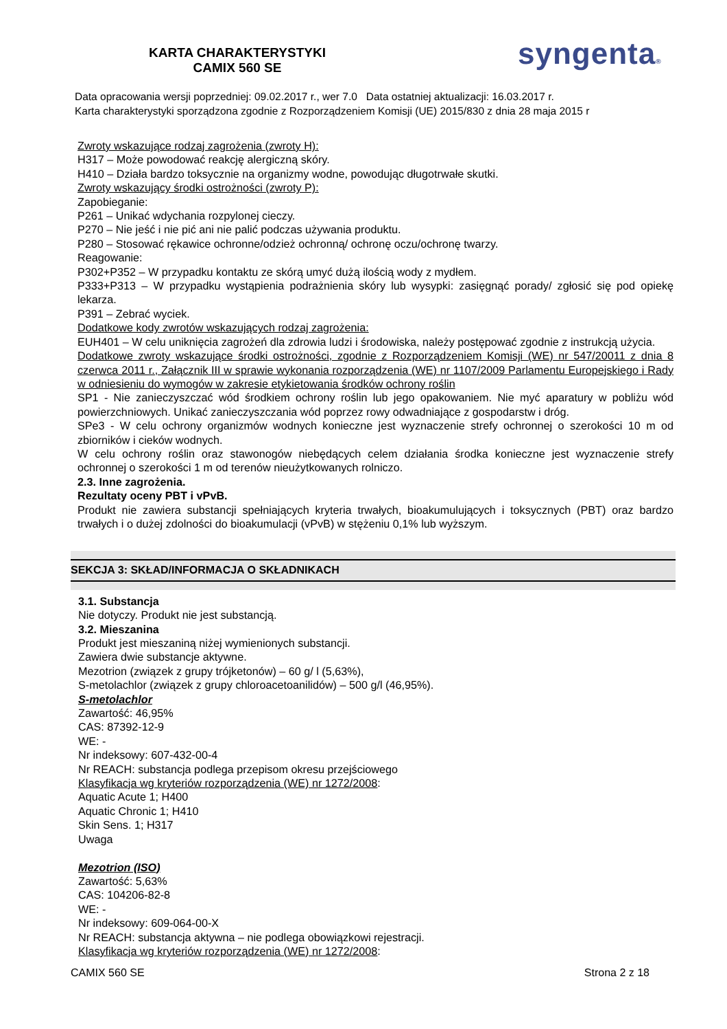KARTA CHARAKTERYSTYKI
CAMIX 560 SE
syngenta®
Data opracowania wersji poprzedniej: 09.02.2017 r., wer 7.0 Data ostatniej aktualizacji: 16.03.2017 r.
Karta charakterystyki sporządzona zgodnie z Rozporządzeniem Komisji (UE) 2015/830 z dnia 28 maja 2015 r
Zwroty wskazujące rodzaj zagrożenia (zwroty H):
H317 – Może powodować reakcję alergiczną skóry.
H410 – Działa bardzo toksycznie na organizmy wodne, powodując długotrwałe skutki.
Zwroty wskazujący środki ostrożności (zwroty P):
Zapobieganie:
P261 – Unikać wdychania rozpylonej cieczy.
P270 – Nie jeść i nie pić ani nie palić podczas używania produktu.
P280 – Stosować rękawice ochronne/odzież ochronną/ ochronę oczu/ochronę twarzy.
Reagowanie:
P302+P352 – W przypadku kontaktu ze skórą umyć dużą ilością wody z mydłem.
P333+P313 – W przypadku wystąpienia podrażnienia skóry lub wysypki: zasięgnąć porady/ zgłosić się pod opiekę lekarza.
P391 – Zebrać wyciek.
Dodatkowe kody zwrotów wskazujących rodzaj zagrożenia:
EUH401 – W celu uniknięcia zagrożeń dla zdrowia ludzi i środowiska, należy postępować zgodnie z instrukcją użycia.
Dodatkowe zwroty wskazujące środki ostrożności, zgodnie z Rozporządzeniem Komisji (WE) nr 547/20011 z dnia 8 czerwca 2011 r., Załącznik III w sprawie wykonania rozporządzenia (WE) nr 1107/2009 Parlamentu Europejskiego i Rady w odniesieniu do wymogów w zakresie etykietowania środków ochrony roślin
SP1 - Nie zanieczyszczać wód środkiem ochrony roślin lub jego opakowaniem. Nie myć aparatury w pobliżu wód powierzchniowych. Unikać zanieczyszczania wód poprzez rowy odwadniające z gospodarstw i dróg.
SPe3 - W celu ochrony organizmów wodnych konieczne jest wyznaczenie strefy ochronnej o szerokości 10 m od zbiorników i cieków wodnych.
W celu ochrony roślin oraz stawonogów niebędących celem działania środka konieczne jest wyznaczenie strefy ochronnej o szerokości 1 m od terenów nieużytkowanych rolniczo.
2.3. Inne zagrożenia.
Rezultaty oceny PBT i vPvB.
Produkt nie zawiera substancji spełniających kryteria trwałych, bioakumulujących i toksycznych (PBT) oraz bardzo trwałych i o dużej zdolności do bioakumulacji (vPvB) w stężeniu 0,1% lub wyższym.
SEKCJA 3: SKŁAD/INFORMACJA O SKŁADNIKACH
3.1. Substancja
Nie dotyczy. Produkt nie jest substancją.
3.2. Mieszanina
Produkt jest mieszaniną niżej wymienionych substancji.
Zawiera dwie substancje aktywne.
Mezotrion (związek z grupy trójketonów) – 60 g/ l (5,63%),
S-metolachlor (związek z grupy chloroacetoanilidów) – 500 g/l (46,95%).
S-metolachlor
Zawartość: 46,95%
CAS: 87392-12-9
WE: -
Nr indeksowy: 607-432-00-4
Nr REACH: substancja podlega przepisom okresu przejściowego
Klasyfikacja wg kryteriów rozporządzenia (WE) nr 1272/2008:
Aquatic Acute 1; H400
Aquatic Chronic 1; H410
Skin Sens. 1; H317
Uwaga
Mezotrion (ISO)
Zawartość: 5,63%
CAS: 104206-82-8
WE: -
Nr indeksowy: 609-064-00-X
Nr REACH: substancja aktywna – nie podlega obowiązkowi rejestracji.
Klasyfikacja wg kryteriów rozporządzenia (WE) nr 1272/2008:
CAMIX 560 SE Strona 2 z 18